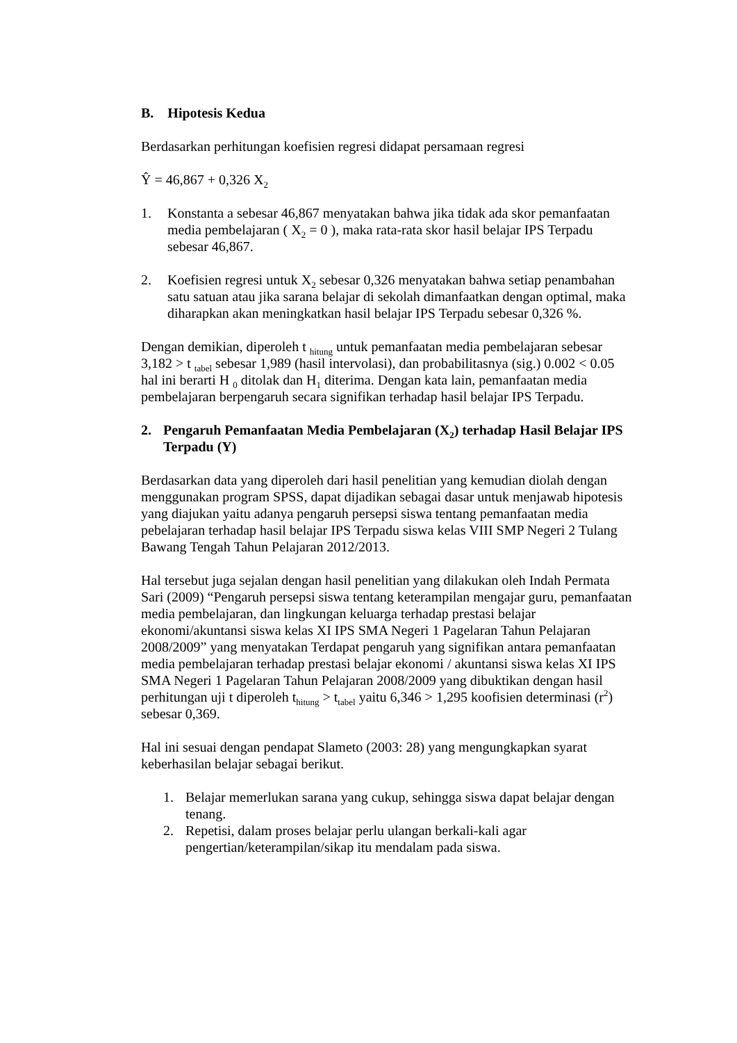B. Hipotesis Kedua
Berdasarkan perhitungan koefisien regresi didapat persamaan regresi
Ŷ = 46,867 + 0,326 X<sub>2</sub>
1. Konstanta a sebesar 46,867 menyatakan bahwa jika tidak ada skor pemanfaatan media pembelajaran ( X<sub>2</sub> = 0 ), maka rata-rata skor hasil belajar IPS Terpadu sebesar 46,867.
2. Koefisien regresi untuk X<sub>2</sub> sebesar 0,326 menyatakan bahwa setiap penambahan satu satuan atau jika sarana belajar di sekolah dimanfaatkan dengan optimal, maka diharapkan akan meningkatkan hasil belajar IPS Terpadu sebesar 0,326 %.
Dengan demikian, diperoleh t <sub>hitung</sub> untuk pemanfaatan media pembelajaran sebesar 3,182 > t <sub>tabel</sub> sebesar 1,989 (hasil intervolasi), dan probabilitasnya (sig.) 0.002 < 0.05 hal ini berarti H <sub>0</sub> ditolak dan H<sub>1</sub> diterima. Dengan kata lain, pemanfaatan media pembelajaran berpengaruh secara signifikan terhadap hasil belajar IPS Terpadu.
2. Pengaruh Pemanfaatan Media Pembelajaran (X<sub>2</sub>) terhadap Hasil Belajar IPS Terpadu (Y)
Berdasarkan data yang diperoleh dari hasil penelitian yang kemudian diolah dengan menggunakan program SPSS, dapat dijadikan sebagai dasar untuk menjawab hipotesis yang diajukan yaitu adanya pengaruh persepsi siswa tentang pemanfaatan media pebelajaran terhadap hasil belajar IPS Terpadu siswa kelas VIII SMP Negeri 2 Tulang Bawang Tengah Tahun Pelajaran 2012/2013.
Hal tersebut juga sejalan dengan hasil penelitian yang dilakukan oleh Indah Permata Sari (2009) “Pengaruh persepsi siswa tentang keterampilan mengajar guru, pemanfaatan media pembelajaran, dan lingkungan keluarga terhadap prestasi belajar ekonomi/akuntansi siswa kelas XI IPS SMA Negeri 1 Pagelaran Tahun Pelajaran 2008/2009” yang menyatakan Terdapat pengaruh yang signifikan antara pemanfaatan media pembelajaran terhadap prestasi belajar ekonomi / akuntansi siswa kelas XI IPS SMA Negeri 1 Pagelaran Tahun Pelajaran 2008/2009 yang dibuktikan dengan hasil perhitungan uji t diperoleh t<sub>hitung</sub> > t<sub>tabel</sub> yaitu 6,346 > 1,295 koofisien determinasi (r<sup>2</sup>) sebesar 0,369.
Hal ini sesuai dengan pendapat Slameto (2003: 28) yang mengungkapkan syarat keberhasilan belajar sebagai berikut.
1. Belajar memerlukan sarana yang cukup, sehingga siswa dapat belajar dengan tenang.
2. Repetisi, dalam proses belajar perlu ulangan berkali-kali agar pengertian/keterampilan/sikap itu mendalam pada siswa.